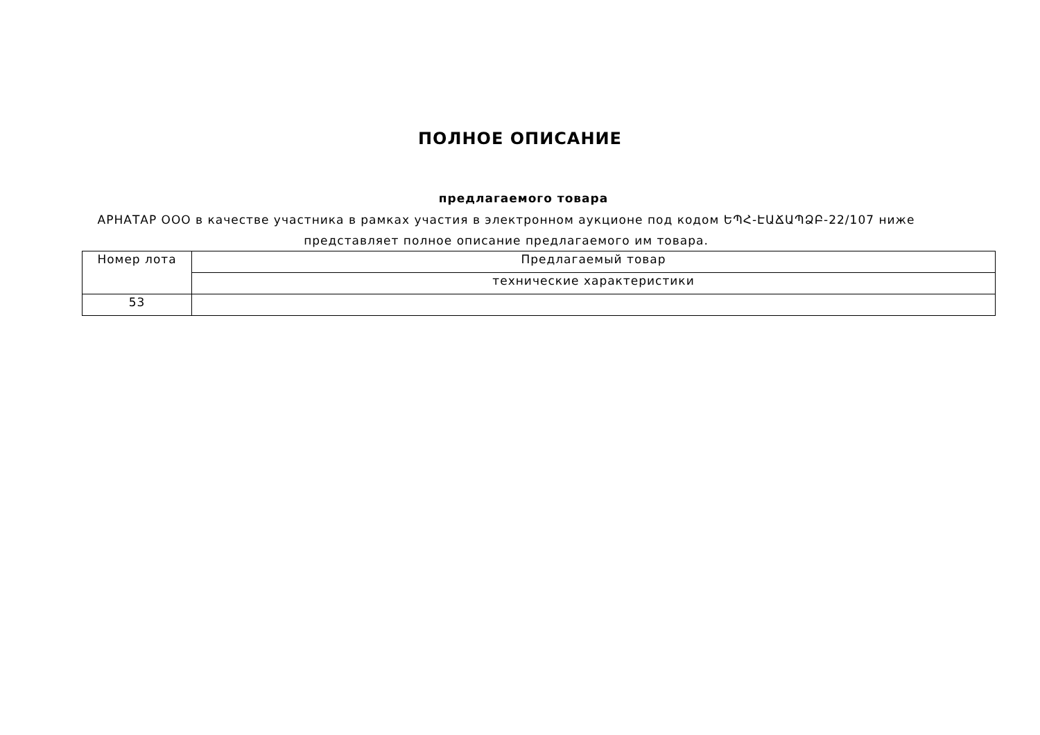ПОЛНОЕ ОПИСАНИЕ
предлагаемого товара
АРНАТАР ООО в качестве участника в рамках участия в электронном аукционе под кодом ԵՊՀ-ԷԱՃԱՊՁԲ-22/107 ниже представляет полное описание предлагаемого им товара.
| Номер лота | Предлагаемый товар |
| --- | --- |
| | технические характеристики |
| 53 | |